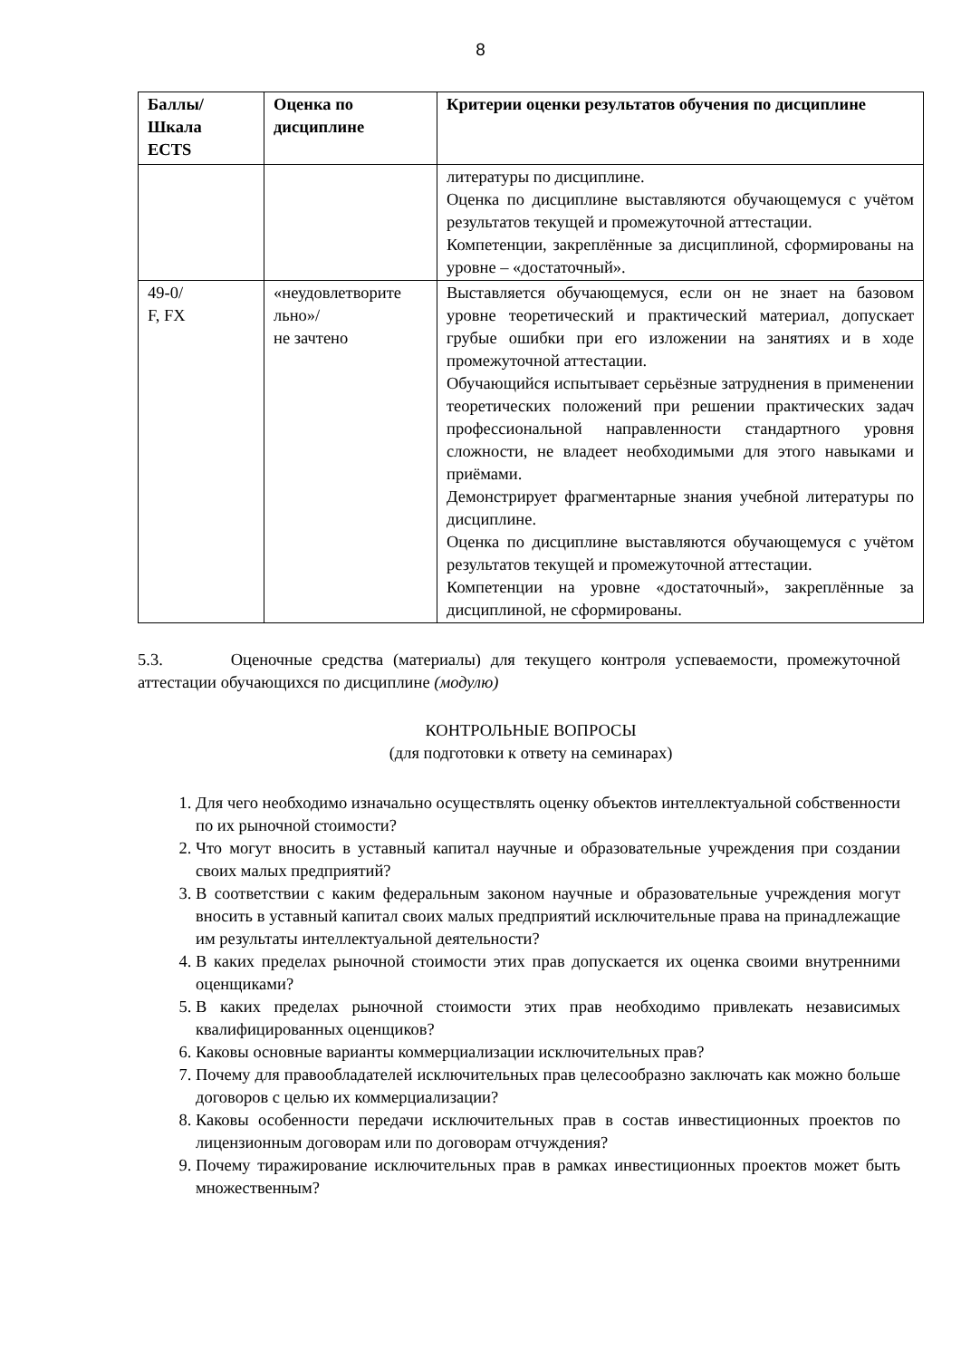8
| Баллы/ Шкала ECTS | Оценка по дисциплине | Критерии оценки результатов обучения по дисциплине |
| --- | --- | --- |
| | | литературы по дисциплине. Оценка по дисциплине выставляются обучающемуся с учётом результатов текущей и промежуточной аттестации. Компетенции, закреплённые за дисциплиной, сформированы на уровне – «достаточный». |
| 49-0/ F, FX | «неудовлетворите льно»/ не зачтено | Выставляется обучающемуся, если он не знает на базовом уровне теоретический и практический материал, допускает грубые ошибки при его изложении на занятиях и в ходе промежуточной аттестации. Обучающийся испытывает серьёзные затруднения в применении теоретических положений при решении практических задач профессиональной направленности стандартного уровня сложности, не владеет необходимыми для этого навыками и приёмами. Демонстрирует фрагментарные знания учебной литературы по дисциплине. Оценка по дисциплине выставляются обучающемуся с учётом результатов текущей и промежуточной аттестации. Компетенции на уровне «достаточный», закреплённые за дисциплиной, не сформированы. |
5.3. Оценочные средства (материалы) для текущего контроля успеваемости, промежуточной аттестации обучающихся по дисциплине (модулю)
КОНТРОЛЬНЫЕ ВОПРОСЫ
(для подготовки к ответу на семинарах)
1. Для чего необходимо изначально осуществлять оценку объектов интеллектуальной собственности по их рыночной стоимости?
2. Что могут вносить в уставный капитал научные и образовательные учреждения при создании своих малых предприятий?
3. В соответствии с каким федеральным законом научные и образовательные учреждения могут вносить в уставный капитал своих малых предприятий исключительные права на принадлежащие им результаты интеллектуальной деятельности?
4. В каких пределах рыночной стоимости этих прав допускается их оценка своими внутренними оценщиками?
5. В каких пределах рыночной стоимости этих прав необходимо привлекать независимых квалифицированных оценщиков?
6. Каковы основные варианты коммерциализации исключительных прав?
7. Почему для правообладателей исключительных прав целесообразно заключать как можно больше договоров с целью их коммерциализации?
8. Каковы особенности передачи исключительных прав в состав инвестиционных проектов по лицензионным договорам или по договорам отчуждения?
9. Почему тиражирование исключительных прав в рамках инвестиционных проектов может быть множественным?